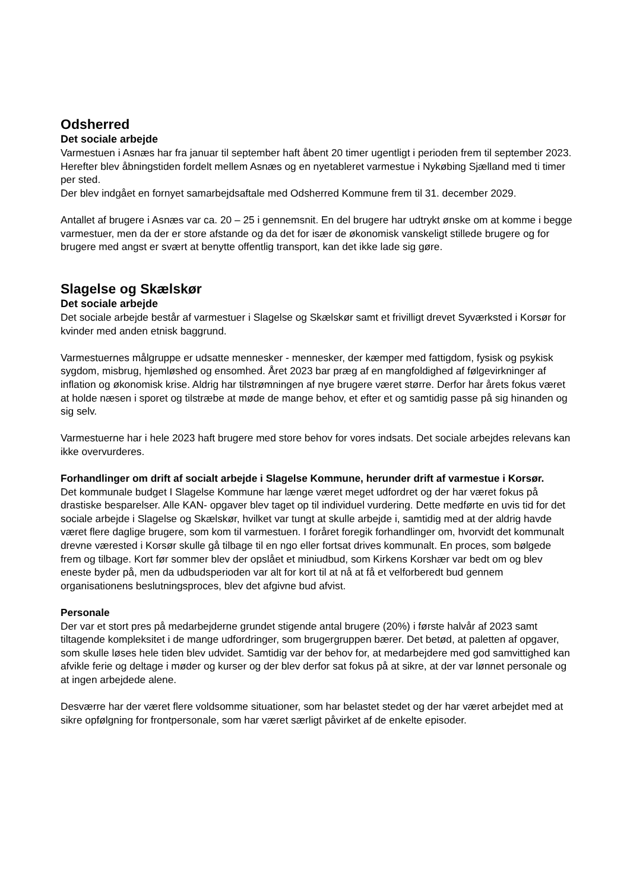Odsherred
Det sociale arbejde
Varmestuen i Asnæs har fra januar til september haft åbent 20 timer ugentligt i perioden frem til september 2023. Herefter blev åbningstiden fordelt mellem Asnæs og en nyetableret varmestue i Nykøbing Sjælland med ti timer per sted.
Der blev indgået en fornyet samarbejdsaftale med Odsherred Kommune frem til 31. december 2029.
Antallet af brugere i Asnæs var ca. 20 – 25 i gennemsnit. En del brugere har udtrykt ønske om at komme i begge varmestuer, men da der er store afstande og da det for især de økonomisk vanskeligt stillede brugere og for brugere med angst er svært at benytte offentlig transport, kan det ikke lade sig gøre.
Slagelse og Skælskør
Det sociale arbejde
Det sociale arbejde består af varmestuer i Slagelse og Skælskør samt et frivilligt drevet Syværksted i Korsør for kvinder med anden etnisk baggrund.
Varmestuernes målgruppe er udsatte mennesker - mennesker, der kæmper med fattigdom, fysisk og psykisk sygdom, misbrug, hjemløshed og ensomhed. Året 2023 bar præg af en mangfoldighed af følgevirkninger af inflation og økonomisk krise. Aldrig har tilstrømningen af nye brugere været større. Derfor har årets fokus været at holde næsen i sporet og tilstræbe at møde de mange behov, et efter et og samtidig passe på sig hinanden og sig selv.
Varmestuerne har i hele 2023 haft brugere med store behov for vores indsats. Det sociale arbejdes relevans kan ikke overvurderes.
Forhandlinger om drift af socialt arbejde i Slagelse Kommune, herunder drift af varmestue i Korsør.
Det kommunale budget I Slagelse Kommune har længe været meget udfordret og der har været fokus på drastiske besparelser. Alle KAN- opgaver blev taget op til individuel vurdering. Dette medførte en uvis tid for det sociale arbejde i Slagelse og Skælskør, hvilket var tungt at skulle arbejde i, samtidig med at der aldrig havde været flere daglige brugere, som kom til varmestuen. I foråret foregik forhandlinger om, hvorvidt det kommunalt drevne værested i Korsør skulle gå tilbage til en ngo eller fortsat drives kommunalt. En proces, som bølgede frem og tilbage. Kort før sommer blev der opslået et miniudbud, som Kirkens Korshær var bedt om og blev eneste byder på, men da udbudsperioden var alt for kort til at nå at få et velforberedt bud gennem organisationens beslutningsproces, blev det afgivne bud afvist.
Personale
Der var et stort pres på medarbejderne grundet stigende antal brugere (20%) i første halvår af 2023 samt tiltagende kompleksitet i de mange udfordringer, som brugergruppen bærer. Det betød, at paletten af opgaver, som skulle løses hele tiden blev udvidet. Samtidig var der behov for, at medarbejdere med god samvittighed kan afvikle ferie og deltage i møder og kurser og der blev derfor sat fokus på at sikre, at der var lønnet personale og at ingen arbejdede alene.
Desværre har der været flere voldsomme situationer, som har belastet stedet og der har været arbejdet med at sikre opfølgning for frontpersonale, som har været særligt påvirket af de enkelte episoder.